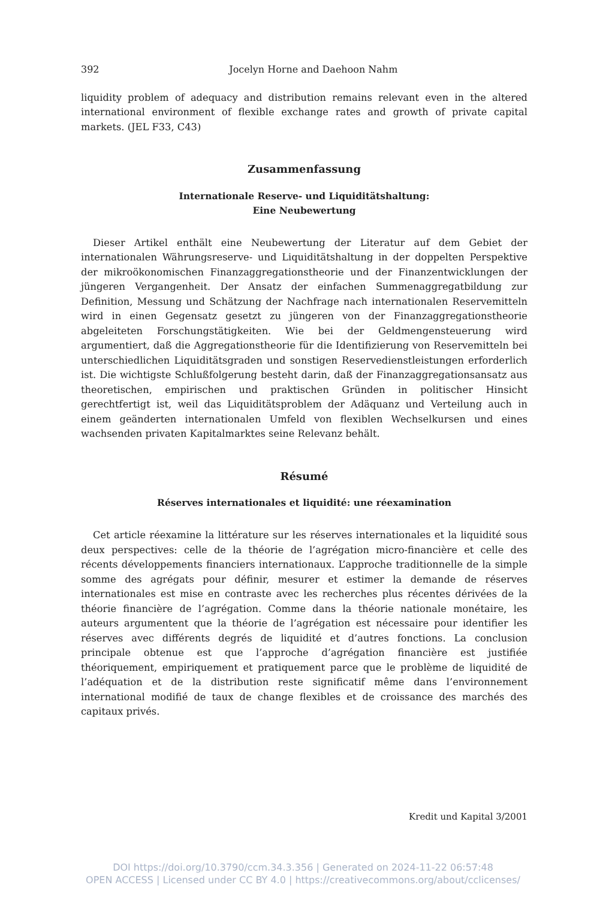392 Jocelyn Horne and Daehoon Nahm
liquidity problem of adequacy and distribution remains relevant even in the altered international environment of flexible exchange rates and growth of private capital markets. (JEL F33, C43)
Zusammenfassung
Internationale Reserve- und Liquiditätshaltung:
Eine Neubewertung
Dieser Artikel enthält eine Neubewertung der Literatur auf dem Gebiet der internationalen Währungsreserve- und Liquiditätshaltung in der doppelten Perspektive der mikroökonomischen Finanzaggregationstheorie und der Finanzentwicklungen der jüngeren Vergangenheit. Der Ansatz der einfachen Summenaggregatbildung zur Definition, Messung und Schätzung der Nachfrage nach internationalen Reservemitteln wird in einen Gegensatz gesetzt zu jüngeren von der Finanzaggregationstheorie abgeleiteten Forschungstätigkeiten. Wie bei der Geldmengensteuerung wird argumentiert, daß die Aggregationstheorie für die Identifizierung von Reservemitteln bei unterschiedlichen Liquiditätsgraden und sonstigen Reservedienstleistungen erforderlich ist. Die wichtigste Schlußfolgerung besteht darin, daß der Finanzaggregationsansatz aus theoretischen, empirischen und praktischen Gründen in politischer Hinsicht gerechtfertigt ist, weil das Liquiditätsproblem der Adäquanz und Verteilung auch in einem geänderten internationalen Umfeld von flexiblen Wechselkursen und eines wachsenden privaten Kapitalmarktes seine Relevanz behält.
Résumé
Réserves internationales et liquidité: une réexamination
Cet article réexamine la littérature sur les réserves internationales et la liquidité sous deux perspectives: celle de la théorie de l’agrégation micro-financière et celle des récents développements financiers internationaux. L’approche traditionnelle de la simple somme des agrégats pour définir, mesurer et estimer la demande de réserves internationales est mise en contraste avec les recherches plus récentes dérivées de la théorie financière de l’agrégation. Comme dans la théorie nationale monétaire, les auteurs argumentent que la théorie de l’agrégation est nécessaire pour identifier les réserves avec différents degrés de liquidité et d’autres fonctions. La conclusion principale obtenue est que l’approche d’agrégation financière est justifiée théoriquement, empiriquement et pratiquement parce que le problème de liquidité de l’adéquation et de la distribution reste significatif même dans l’environnement international modifié de taux de change flexibles et de croissance des marchés des capitaux privés.
Kredit und Kapital 3/2001
DOI https://doi.org/10.3790/ccm.34.3.356 | Generated on 2024-11-22 06:57:48
OPEN ACCESS | Licensed under CC BY 4.0 | https://creativecommons.org/about/cclicenses/